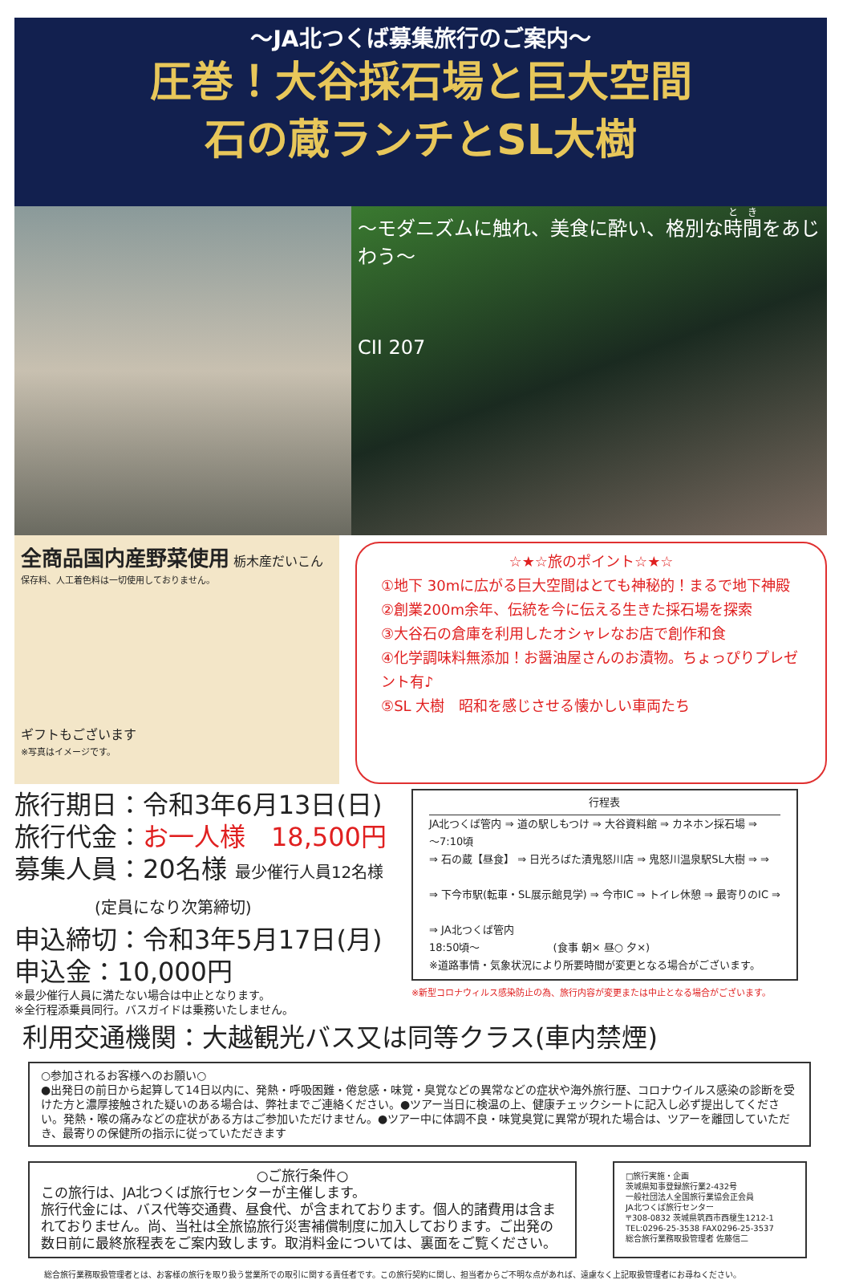～JA北つくば募集旅行のご案内～
圧巻！大谷採石場と巨大空間
石の蔵ランチとSL大樹
～モダニズムに触れ、美食に酔い、格別な時間をあじわう～
CII 207
全商品国内産野菜使用 栃木産だいこん
保存料、人工着色料は一切使用しておりません。
ギフトもございます
※写真はイメージです。
☆★☆旅のポイント☆★☆
①地下 30mに広がる巨大空間はとても神秘的！まるで地下神殿
②創業200m余年、伝統を今に伝える生きた採石場を探索
③大谷石の倉庫を利用したオシャレなお店で創作和食
④化学調味料無添加！お醤油屋さんのお漬物。ちょっぴりプレゼント有♪
⑤SL 大樹　昭和を感じさせる懐かしい車両たち
旅行期日：令和3年6月13日(日)
旅行代金：お一人様　18,500円
募集人員：20名様 最少催行人員12名様
　　　　　(定員になり次第締切)
申込締切：令和3年5月17日(月)
申込金：10,000円
※最少催行人員に満たない場合は中止となります。
※全行程添乗員同行。バスガイドは乗務いたしません。
行程表
JA北つくば管内 ⇒ 道の駅しもつけ ⇒ 大谷資料館 ⇒ カネホン採石場 ⇒
～7:10頃
⇒ 石の蔵【昼食】 ⇒ 日光ろばた漬鬼怒川店 ⇒ 鬼怒川温泉駅SL大樹 ⇒ ⇒
⇒ 下今市駅(転車・SL展示館見学) ⇒ 今市IC ⇒ トイレ休憩 ⇒ 最寄りのIC ⇒
⇒ JA北つくば管内
18:50頃～　　　　　　　(食事 朝× 昼○ 夕×)
※道路事情・気象状況により所要時間が変更となる場合がございます。
※新型コロナウィルス感染防止の為、旅行内容が変更または中止となる場合がございます。
利用交通機関：大越観光バス又は同等クラス(車内禁煙)
○参加されるお客様へのお願い○
●出発日の前日から起算して14日以内に、発熱・呼吸困難・倦怠感・味覚・臭覚などの異常などの症状や海外旅行歴、コロナウイルス感染の診断を受けた方と濃厚接触された疑いのある場合は、弊社までご連絡ください。●ツアー当日に検温の上、健康チェックシートに記入し必ず提出してください。発熱・喉の痛みなどの症状がある方はご参加いただけません。●ツアー中に体調不良・味覚臭覚に異常が現れた場合は、ツアーを離団していただき、最寄りの保健所の指示に従っていただきます
○ご旅行条件○
この旅行は、JA北つくば旅行センターが主催します。
旅行代金には、バス代等交通費、昼食代、が含まれております。個人的諸費用は含まれておりません。尚、当社は全旅協旅行災害補償制度に加入しております。ご出発の数日前に最終旅程表をご案内致します。取消料金については、裏面をご覧ください。
□旅行実施・企画
茨城県知事登録旅行業2-432号
一般社団法人全国旅行業協会正会員
JA北つくば旅行センター
〒308-0832 茨城県筑西市西榎生1212-1
TEL:0296-25-3538 FAX0296-25-3537
総合旅行業務取扱管理者 佐藤信二
総合旅行業務取扱管理者とは、お客様の旅行を取り扱う営業所での取引に関する責任者です。この旅行契約に関し、担当者からご不明な点があれば、遠慮なく上記取扱管理者にお尋ねください。